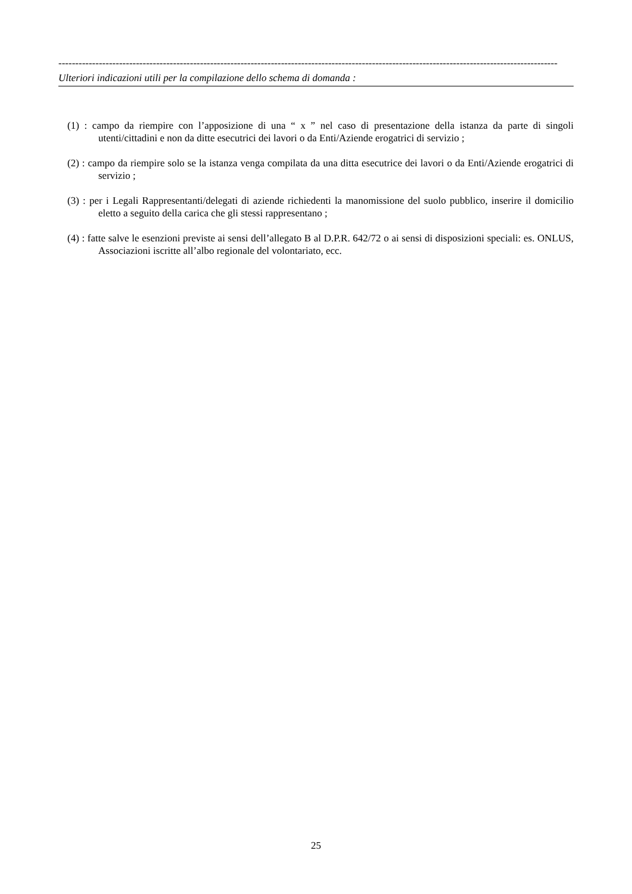----------------------------------------------------------------------------------------------------------------------------------------------------
Ulteriori indicazioni utili per la compilazione dello schema di domanda :
(1) : campo da riempire con l’apposizione di una “ x ” nel caso di presentazione della istanza da parte di singoli utenti/cittadini e non da ditte esecutrici dei lavori o da Enti/Aziende erogatrici di servizio ;
(2) : campo da riempire solo se la istanza venga compilata da una ditta esecutrice dei lavori o da Enti/Aziende erogatrici di servizio ;
(3) : per i Legali Rappresentanti/delegati di aziende richiedenti la manomissione del suolo pubblico, inserire il domicilio eletto a seguito della carica che gli stessi rappresentano ;
(4) : fatte salve le esenzioni previste ai sensi dell’allegato B al D.P.R. 642/72 o ai sensi di disposizioni speciali: es. ONLUS, Associazioni iscritte all’albo regionale del volontariato, ecc.
25